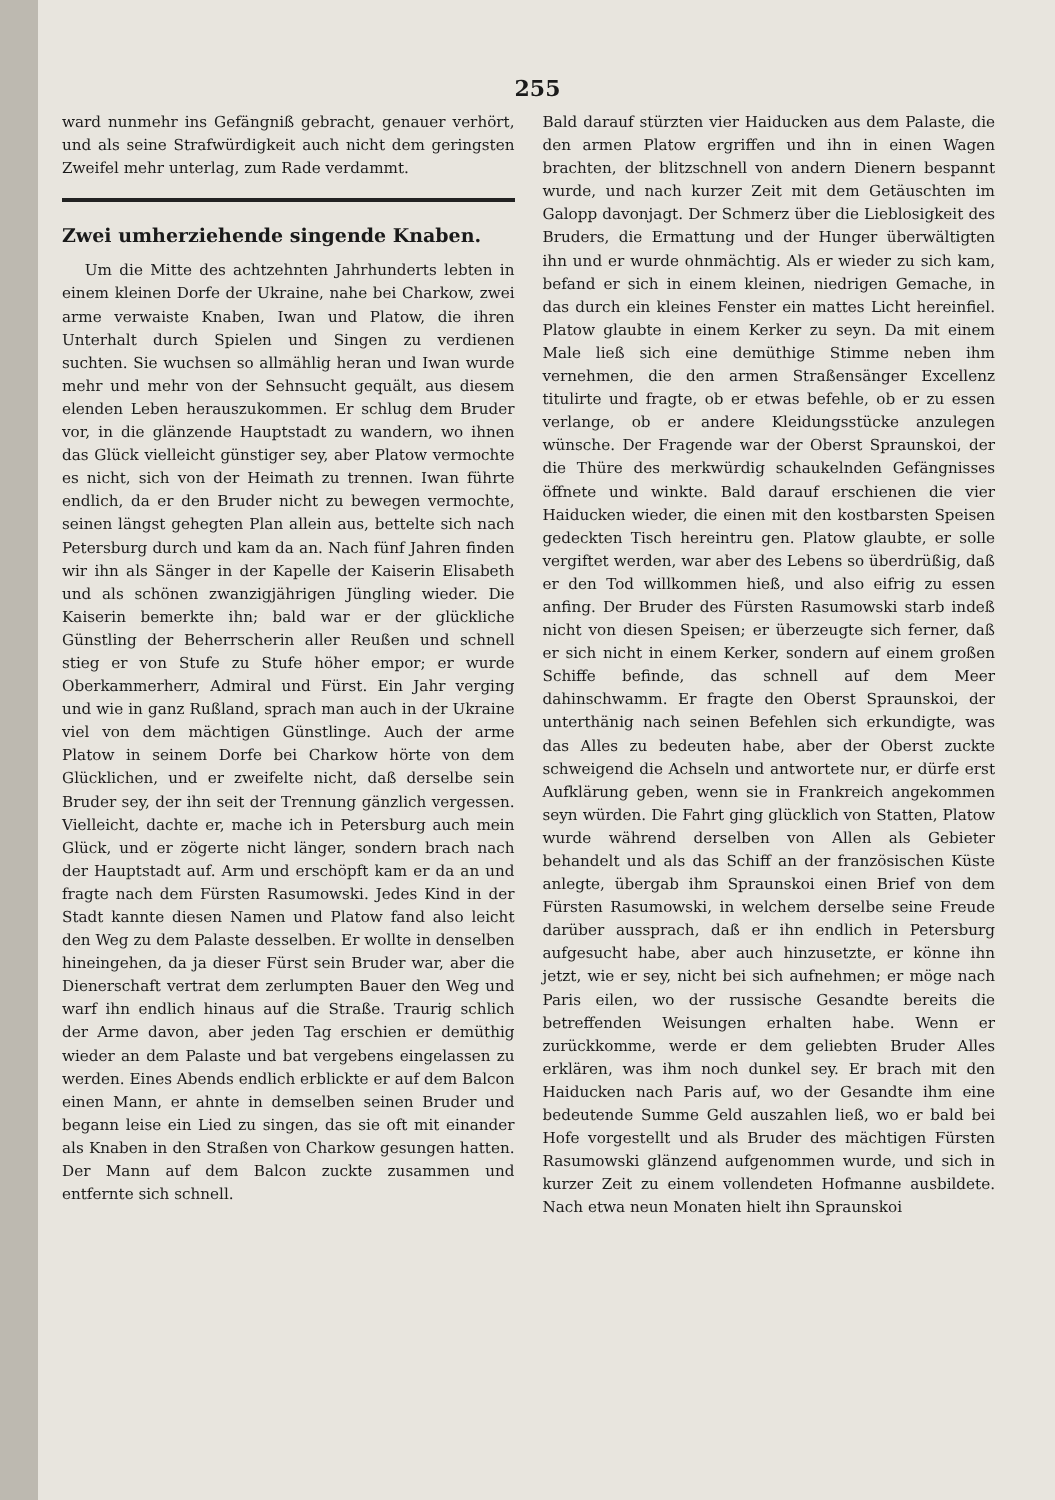255
ward nunmehr ins Gefängniß gebracht, genauer verhört, und als seine Strafwürdigkeit auch nicht dem geringsten Zweifel mehr unterlag, zum Rade verdammt.
Zwei umherziehende singende Knaben.
Um die Mitte des achtzehnten Jahrhunderts lebten in einem kleinen Dorfe der Ukraine, nahe bei Charkow, zwei arme verwaiste Knaben, Iwan und Platow, die ihren Unterhalt durch Spielen und Singen zu verdienen suchten. Sie wuchsen so allmählig heran und Iwan wurde mehr und mehr von der Sehnsucht gequält, aus diesem elenden Leben herauszukommen. Er schlug dem Bruder vor, in die glänzende Hauptstadt zu wandern, wo ihnen das Glück vielleicht günstiger sey, aber Platow vermochte es nicht, sich von der Heimath zu trennen. Iwan führte endlich, da er den Bruder nicht zu bewegen vermochte, seinen längst gehegten Plan allein aus, bettelte sich nach Petersburg durch und kam da an. Nach fünf Jahren finden wir ihn als Sänger in der Kapelle der Kaiserin Elisabeth und als schönen zwanzigjährigen Jüngling wieder. Die Kaiserin bemerkte ihn; bald war er der glückliche Günstling der Beherrscherin aller Reußen und schnell stieg er von Stufe zu Stufe höher empor; er wurde Oberkammerherr, Admiral und Fürst. Ein Jahr verging und wie in ganz Rußland, sprach man auch in der Ukraine viel von dem mächtigen Günstlinge. Auch der arme Platow in seinem Dorfe bei Charkow hörte von dem Glücklichen, und er zweifelte nicht, daß derselbe sein Bruder sey, der ihn seit der Trennung gänzlich vergessen. Vielleicht, dachte er, mache ich in Petersburg auch mein Glück, und er zögerte nicht länger, sondern brach nach der Hauptstadt auf. Arm und erschöpft kam er da an und fragte nach dem Fürsten Rasumowski. Jedes Kind in der Stadt kannte diesen Namen und Platow fand also leicht den Weg zu dem Palaste desselben. Er wollte in denselben hineingehen, da ja dieser Fürst sein Bruder war, aber die Dienerschaft vertrat dem zerlumpten Bauer den Weg und warf ihn endlich hinaus auf die Straße. Traurig schlich der Arme davon, aber jeden Tag erschien er demüthig wieder an dem Palaste und bat vergebens eingelassen zu werden. Eines Abends endlich erblickte er auf dem Balcon einen Mann, er ahnte in demselben seinen Bruder und begann leise ein Lied zu singen, das sie oft mit einander als Knaben in den Straßen von Charkow gesungen hatten. Der Mann auf dem Balcon zuckte zusammen und entfernte sich schnell.
Bald darauf stürzten vier Haiducken aus dem Palaste, die den armen Platow ergriffen und ihn in einen Wagen brachten, der blitzschnell von andern Dienern bespannt wurde, und nach kurzer Zeit mit dem Getäuschten im Galopp davonjagt. Der Schmerz über die Lieblosigkeit des Bruders, die Ermattung und der Hunger überwältigten ihn und er wurde ohnmächtig. Als er wieder zu sich kam, befand er sich in einem kleinen, niedrigen Gemache, in das durch ein kleines Fenster ein mattes Licht hereinfiel. Platow glaubte in einem Kerker zu seyn. Da mit einem Male ließ sich eine demüthige Stimme neben ihm vernehmen, die den armen Straßensänger Excellenz titulirte und fragte, ob er etwas befehle, ob er zu essen verlange, ob er andere Kleidungsstücke anzulegen wünsche. Der Fragende war der Oberst Spraunskoi, der die Thüre des merkwürdig schaukelnden Gefängnisses öffnete und winkte. Bald darauf erschienen die vier Haiducken wieder, die einen mit den kostbarsten Speisen gedeckten Tisch hereintru gen. Platow glaubte, er solle vergiftet werden, war aber des Lebens so überdrüßig, daß er den Tod willkommen hieß, und also eifrig zu essen anfing. Der Bruder des Fürsten Rasumowski starb indeß nicht von diesen Speisen; er überzeugte sich ferner, daß er sich nicht in einem Kerker, sondern auf einem großen Schiffe befinde, das schnell auf dem Meer dahinschwamm. Er fragte den Oberst Spraunskoi, der unterthänig nach seinen Befehlen sich erkundigte, was das Alles zu bedeuten habe, aber der Oberst zuckte schweigend die Achseln und antwortete nur, er dürfe erst Aufklärung geben, wenn sie in Frankreich angekommen seyn würden. Die Fahrt ging glücklich von Statten, Platow wurde während derselben von Allen als Gebieter behandelt und als das Schiff an der französischen Küste anlegte, übergab ihm Spraunskoi einen Brief von dem Fürsten Rasumowski, in welchem derselbe seine Freude darüber aussprach, daß er ihn endlich in Petersburg aufgesucht habe, aber auch hinzusetzte, er könne ihn jetzt, wie er sey, nicht bei sich aufnehmen; er möge nach Paris eilen, wo der russische Gesandte bereits die betreffenden Weisungen erhalten habe. Wenn er zurückkomme, werde er dem geliebten Bruder Alles erklären, was ihm noch dunkel sey. Er brach mit den Haiducken nach Paris auf, wo der Gesandte ihm eine bedeutende Summe Geld auszahlen ließ, wo er bald bei Hofe vorgestellt und als Bruder des mächtigen Fürsten Rasumowski glänzend aufgenommen wurde, und sich in kurzer Zeit zu einem vollendeten Hofmanne ausbildete. Nach etwa neun Monaten hielt ihn Spraunskoi